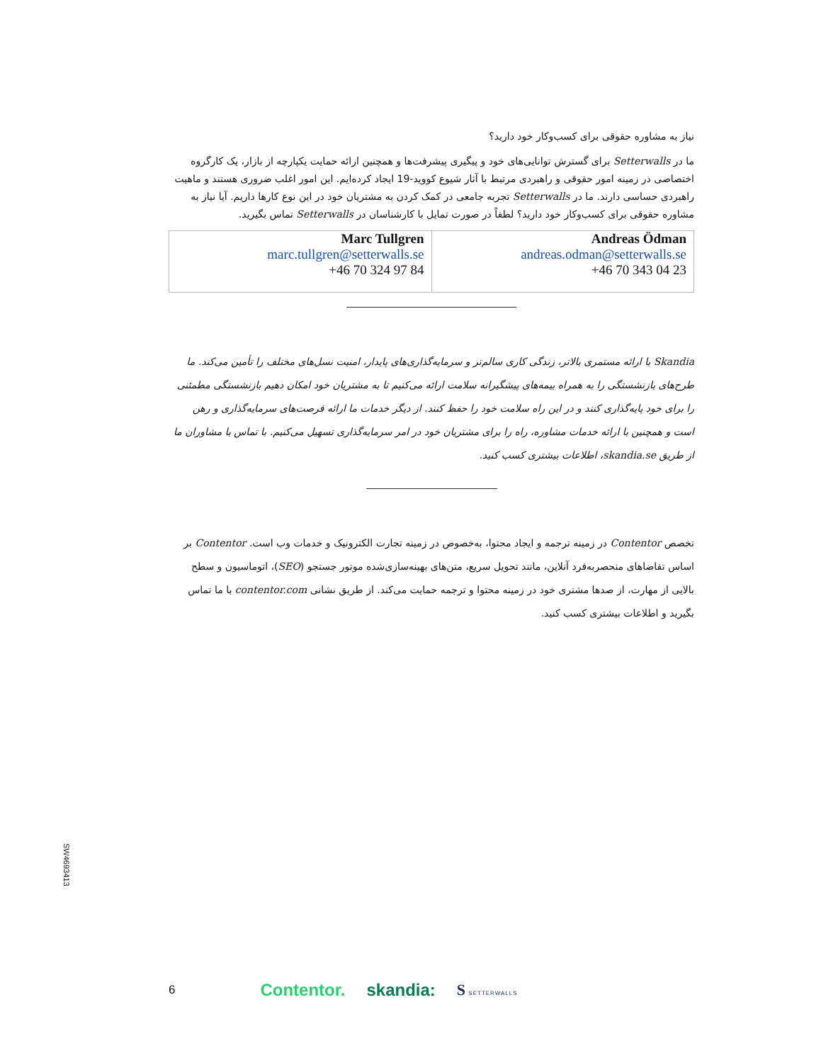نیاز به مشاوره حقوقی برای کسب‌وکار خود دارید؟
ما در Setterwalls برای گسترش توانایی‌های خود و پیگیری پیشرفت‌ها و همچنین ارائه حمایت یکپارچه از بازار، یک کارگروه اختصاصی در زمینه امور حقوقی و راهبردی مرتبط با آثار شیوع کووید-19 ایجاد کرده‌ایم. این امور اغلب ضروری هستند و ماهیت راهبردی حساسی دارند. ما در Setterwalls تجربه جامعی در کمک کردن به مشتریان خود در این نوع کارها داریم. آیا نیاز به مشاوره حقوقی برای کسب‌وکار خود دارید؟ لطفاً در صورت تمایل با کارشناسان در Setterwalls تماس بگیرید.
| Marc Tullgren marc.tullgren@setterwalls.se +46 70 324 97 84 | Andreas Ödman andreas.odman@setterwalls.se +46 70 343 04 23 |
Skandia با ارائه مستمری بالاتر، زندگی کاری سالم‌تر و سرمایه‌گذاری‌های پایدار، امنیت نسل‌های مختلف را تأمین می‌کند. ما طرح‌های بازنشستگی را به همراه بیمه‌های پیشگیرانه سلامت ارائه می‌کنیم تا به مشتریان خود امکان دهیم بازنشستگی مطمئنی را برای خود پایه‌گذاری کنند و در این راه سلامت خود را حفظ کنند. از دیگر خدمات ما ارائه فرصت‌های سرمایه‌گذاری و رهن است و همچنین با ارائه خدمات مشاوره، راه را برای مشتریان خود در امر سرمایه‌گذاری تسهیل می‌کنیم. با تماس با مشاوران ما از طریق skandia.se، اطلاعات بیشتری کسب کنید.
تخصص Contentor در زمینه ترجمه و ایجاد محتوا، به‌خصوص در زمینه تجارت الکترونیک و خدمات وب است. Contentor بر اساس تقاضاهای منحصربه‌فرد آنلاین، مانند تحویل سریع، متن‌های بهینه‌سازی‌شده موتور جستجو (SEO)، اتوماسیون و سطح بالایی از مهارت، از صدها مشتری خود در زمینه محتوا و ترجمه حمایت می‌کند. از طریق نشانی contentor.com با ما تماس بگیرید و اطلاعات بیشتری کسب کنید.
SW4693413
6 Contentor. skandia: S SETTERWALLS